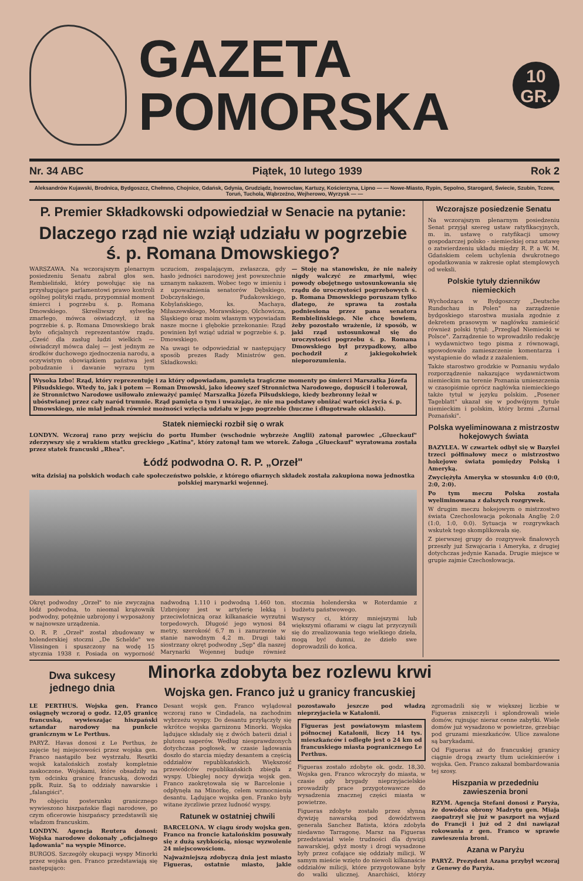GAZETA
POMORSKA
10
GR.
Nr. 34 ABC Piątek, 10 lutego 1939 Rok 2
Aleksandrów Kujawski, Brodnica, Bydgoszcz, Chełmno, Chojnice, Gdańsk, Gdynia, Grudziądz, Inowrocław, Kartuzy, Kościerzyna, Lipno — — Nowe-Miasto, Rypin, Sępolno, Starogard, Świecie, Szubin, Tczew, Toruń, Tuchola, Wąbrzeźno, Wejherowo, Wyrzysk — —
P. Premier Składkowski odpowiedział w Senacie na pytanie:
Dlaczego rząd nie wziął udziału w pogrzebie ś. p. Romana Dmowskiego?
WARSZAWA. Na wczorajszym plenarnym posiedzeniu Senatu zabrał głos sen. Rembieliński, który powołując się na przysługujące parlamentowi prawo kontroli ogólnej polityki rządu, przypomniał moment śmierci i pogrzebu ś. p. Romana Dmowskiego. Skreśliwszy sylwetkę zmarłego, mówca oświadczył, iż na pogrzebie ś. p. Romana Dmowskiego brak było oficjalnych reprezentantów rządu. „Cześć dla zasług ludzi wielkich — oświadczył mówca dalej — jest jednym ze środków duchowego zjednoczenia narodu, a oczywistym obowiązkiem państwa jest pobudzanie i dawanie wyrazu tym uczuciom, zespalającym, zwłaszcza, gdy hasło jedności narodowej jest powszechnie uznanym nakazem. Wobec tego w imieniu i z upoważnienia senatorów Dębskiego, Dobczyńskiego, Fudakowskiego, Kobylańskiego, ks. Machaya, Miłaszewskiego, Morawskiego, Olchowicza, Śląskiego oraz moim własnym wypowiadam nasze mocne i głębokie przekonanie: Rząd powinien był wziąć udział w pogrzebie ś. p. Dmowskiego.
Na uwagi te odpowiedział w następujący sposób prezes Rady Ministrów gen. Składkowski:
— Stoję na stanowisku, że nie należy nigdy walczyć ze zmarłymi, więc powody obojętnego ustosunkowania się rządu do uroczystości pogrzebowych ś. p. Romana Dmowskiego poruszam tylko dlatego, że sprawa ta została podniesiona przez pana senatora Rembielińskiego. Nie chcę bowiem, żeby pozostało wrażenie, iż sposób, w jaki rząd ustosunkował się do uroczystości pogrzebu ś. p. Romana Dmowskiego był przypadkowy, albo pochodził z jakiegokolwiek nieporozumienia.
Wysoka Izbo! Rząd, który reprezentuję i za który odpowiadam, pamięta tragiczne momenty po śmierci Marszałka Józefa Piłsudskiego. Wtedy to, jak i potem — Roman Dmowski, jako ideowy szef Stronnictwa Narodowego, dopuścił i tolerował, że Stronnictwo Narodowe usiłowało znieważyć pamięć Marszałka Józefa Piłsudskiego, kiedy bezbronny leżał w ubóstwianej przez cały naród trumnie. Rząd pamięta o tym i uważając, że nie ma podstawy obniżać wartości życia ś. p. Dmowskiego, nie miał jednak również możności wzięcia udziału w jego pogrzebie (huczne i długotrwałe oklaski).
Statek niemiecki rozbił się o wrak
LONDYN. Wczoraj rano przy wejściu do portu Humber (wschodnie wybrzeże Anglii) zatonął parowiec „Glueckauf" zderzywszy się z wrakiem statku greckiego „Katina", który zatonął tam we wtorek. Załoga „Glueckauf" wyratowana została przez statek francuski „Rhea".
Łódź podwodna O. R. P. „Orzeł"
wita dzisiaj na polskich wodach całe społeczeństwo polskie, z którego ofiarnych składek została zakupiona nowa jednostka polskiej marynarki wojennej.
Okręt podwodny „Orzeł" to nie zwyczajna łódź podwodna, to nieomal krążownik podwodny, potężnie uzbrojony i wyposażony w najnowsze urządzenia.
O. R. P. „Orzeł" został zbudowany w holenderskiej stoczni „De Schelde" we Vlissingen i spuszczony na wodę 15 stycznia 1938 r. Posiada on wyporność nadwodną 1.110 i podwodną 1.460 ton. Uzbrojony jest w artylerię lekką i przeciwlotniczą oraz kilkanaście wyrzutni torpedowych. Długość jego wynosi 84 metry, szerokość 6,7 m i zanurzenie w stanie nawodnym 4,2 m. Drugi taki siostrzany okręt podwodny „Sęp" dla naszej Marynarki Wojennej buduje również stocznia holenderska w Roterdamie z budżetu państwowego.
Wszyscy ci, którzy mniejszymi lub większymi ofiarami w ciągu lat przyczynili się do zrealizowania tego wielkiego dzieła, mogą być dumni, że dzieło swe doprowadzili do końca.
Wczorajsze posiedzenie Senatu
Na wczorajszym plenarnym posiedzeniu Senat przyjął szereg ustaw ratyfikacyjnych, m. in. ustawę o ratyfikacji umowy gospodarczej polsko - niemieckiej oraz ustawę o zatwierdzeniu układu między R. P. a W. M. Gdańskiem celem uchylenia dwukrotnego opodatkowania w zakresie opłat stemplowych od weksli.
Polskie tytuły dzienników niemieckich
Wychodząca w Bydgoszczy „Deutsche Rundschau in Polen" na zarządzenie bydgoskiego starostwa musiała zgodnie z dekretem prasowym w nagłówku zamieścić również polski tytuł: „Przegląd Niemiecki w Polsce". Zarządzenie to wprowadziło redakcję i wydawnictwo tego pisma z równowagi, spowodowało zamieszczenie komentarza i wystąpienie do władz z zażaleniem.
Także starostwo grodzkie w Poznaniu wydało rozporządzenie nakazujące wydawnictwom niemieckim na terenie Poznania umieszczenia w czasopiśmie oprócz nagłówka niemieckiego także tytuł w języku polskim. „Posener Tageblatt" ukazał się w podwójnym tytule niemieckim i polskim, który brzmi „Żurnal Poznański".
Polska wyeliminowana z mistrzostw hokejowych świata
BAZYLEA. W czwartek odbył się w Bazylei trzeci półfinałowy mecz o mistrzostwo hokejowe świata pomiędzy Polską i Ameryką.
Zwyciężyła Ameryka w stosunku 4:0 (0:0, 2:0, 2:0).
Po tym meczu Polska została wyeliminowana z dalszych rozgrywek.
W drugim meczu hokejowym o mistrzostwo świata Czechosłowacja pokonała Anglię 2:0 (1:0, 1:0, 0:0). Sytuacja w rozgrywkach wskutek tego skomplikowała się.
Z pierwszej grupy do rozgrywek finałowych przeszły już Szwajcaria i Ameryka, z drugiej dotychczas jedynie Kanada. Drugie miejsce w grupie zajmie Czechosłowacja.
Dwa sukcesy jednego dnia
Minorka zdobyta bez rozlewu krwi
Wojska gen. Franco już u granicy francuskiej
LE PERTHUS. Wojska gen. Franco osiągnęły wczoraj o godz. 12,05 granicę francuską, wywieszając hiszpański sztandar narodowy na punkcie granicznym w Le Perthus.
PARYŻ. Havas donosi z Le Perthus, że zajęcie tej miejscowości przez wojska gen. Franco nastąpiło bez wystrzału. Resztki wojsk katalońskich zostały kompletnie zaskoczone. Wojskami, które obsadziły na tym odcinku granicę francuską, dowodzi ppłk. Ruiz. Są to oddziały nawarskie i „falangiści".
Po objęciu posterunku granicznego wywieszono hiszpańskie flagi narodowe, po czym oficerowie hiszpańscy przedstawili się władzom francuskim.
LONDYN. Agencja Reutera donosi: Wojska narodowe dokonały „oficjalnego lądowania" na wyspie Minorce.
BURGOS. Szczegóły okupacji wyspy Minorki przez wojska gen. Franco przedstawiają się następująco:
Desant wojsk gen. Franco wylądował wczoraj rano w Cindadela, na zachodnim wybrzeżu wyspy. Do desantu przyłączyły się wkrótce wojska garnizonu Minorki. Wojska lądujące składały się z dwóch baterii dział i plutonu saperów. Według niesprawdzonych dotychczas pogłosek, w czasie lądowania doszło do starcia między desantem a częścią oddziałów republikańskich. Większość przewódców republikańskich zbiegła z wyspy. Ubiegłej nocy dywizja wojsk gen. Franco zaokrętowała się w Barcelonie i odpłynęła na Minorkę, celem wzmocnienia desantu. Lądujące wojska gen. Franko były witane życzliwie przez ludność wyspy.
Ratunek w ostatniej chwili
BARCELONA. W ciągu środy wojska gen. Franco na froncie katalońskim posuwały się z dużą szybkością, niosąc wyzwolenie 24 miejscowościom.
Najważniejszą zdobyczą dnia jest miasto Figueras, ostatnie miasto, jakie pozostawało jeszcze pod władzą nieprzyjaciela w Katalonii.
Figueras jest powiatowym miastem północnej Katalonii, liczy 14 tys. mieszkańców i odległe jest o 24 km od francuskiego miasta pogranicznego Le Perthus.
Figueras zostało zdobyte ok. godz. 18,30. Wojska gen. Franco wkroczyły do miasta, w czasie gdy brygady nieprzyjacielskie prowadziły prace przygotowawcze do wysadzenia znacznej części miasta w powietrze.
Figueras zdobyte zostało przez słynną dywizję nawarską pod dowództwem generała Sanchez Batista, która zdobyła niedawno Tarragonę. Marsz na Figueras przedstawiał wiele trudności dla dywizji nawarskiej, gdyż mosty i drogi wysadzone były przez cofające się oddziały milicji. W samym mieście wzięto do niewoli kilkanaście oddziałów milicji, które przygotowane były do walki ulicznej. Anarchiści, którzy zgromadzili się w większej liczbie w Figueras zniszczyli i splondrowali wiele domów, rujnując nieraz cenne zabytki. Wiele domów już wysadzono w powietrze, grzebiąc pod gruzami mieszkańców. Ulice zawalone są barykadami.
Od Figueras aż do francuskiej granicy ciągnie drogą zwarty tłum uciekinierów i wojska. Gen. Franco zakazał bombardowania tej szosy.
Hiszpania w przededniu zawieszenia broni
RZYM. Agencja Stefani donosi z Paryża, że dowódca obrony Madrytu gen. Miaja zaopatrzył się już w paszport na wyjazd do Francji i już od 2 dni nawiązał rokowania z gen. Franco w sprawie zawieszenia broni.
Azana w Paryżu
PARYŻ. Prezydent Azana przybył wczoraj z Genewy do Paryża.